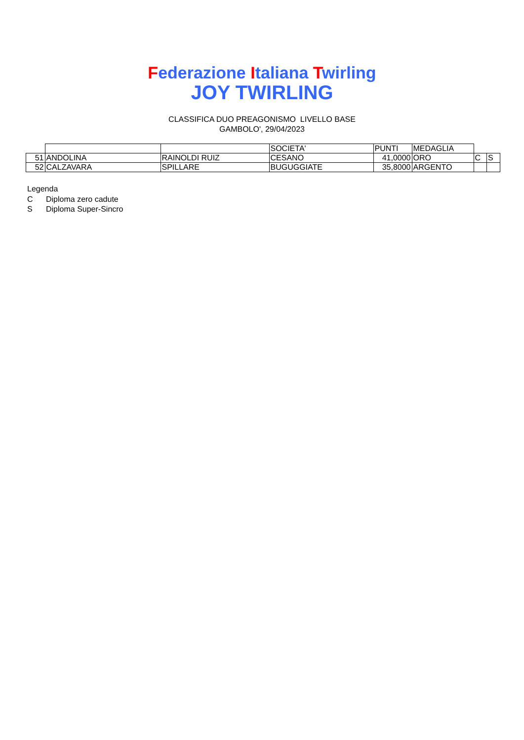Federazione Italiana Twirling
JOY TWIRLING
CLASSIFICA DUO PREAGONISMO LIVELLO BASE
GAMBOLO', 29/04/2023
| | | | SOCIETA' | PUNTI | MEDAGLIA | | |
| 51 | ANDOLINA | RAINOLDI RUIZ | CESANO | 41,0000 | ORO | C | S |
| 52 | CALZAVARA | SPILLARE | BUGUGGIATE | 35,8000 | ARGENTO | | |
Legenda
C Diploma zero cadute
S Diploma Super-Sincro